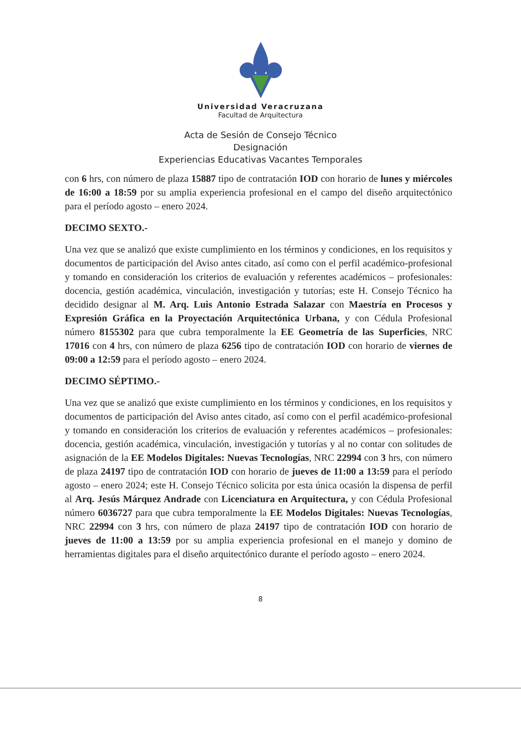Universidad Veracruzana
Facultad de Arquitectura
Acta de Sesión de Consejo Técnico
Designación
Experiencias Educativas Vacantes Temporales
con 6 hrs, con número de plaza 15887 tipo de contratación IOD con horario de lunes y miércoles de 16:00 a 18:59 por su amplia experiencia profesional en el campo del diseño arquitectónico para el período agosto – enero 2024.
DECIMO SEXTO.-
Una vez que se analizó que existe cumplimiento en los términos y condiciones, en los requisitos y documentos de participación del Aviso antes citado, así como con el perfil académico-profesional y tomando en consideración los criterios de evaluación y referentes académicos – profesionales: docencia, gestión académica, vinculación, investigación y tutorías; este H. Consejo Técnico ha decidido designar al M. Arq. Luis Antonio Estrada Salazar con Maestría en Procesos y Expresión Gráfica en la Proyectación Arquitectónica Urbana, y con Cédula Profesional número 8155302 para que cubra temporalmente la EE Geometría de las Superficies, NRC 17016 con 4 hrs, con número de plaza 6256 tipo de contratación IOD con horario de viernes de 09:00 a 12:59 para el período agosto – enero 2024.
DECIMO SÉPTIMO.-
Una vez que se analizó que existe cumplimiento en los términos y condiciones, en los requisitos y documentos de participación del Aviso antes citado, así como con el perfil académico-profesional y tomando en consideración los criterios de evaluación y referentes académicos – profesionales: docencia, gestión académica, vinculación, investigación y tutorías y al no contar con solitudes de asignación de la EE Modelos Digitales: Nuevas Tecnologías, NRC 22994 con 3 hrs, con número de plaza 24197 tipo de contratación IOD con horario de jueves de 11:00 a 13:59 para el período agosto – enero 2024; este H. Consejo Técnico solicita por esta única ocasión la dispensa de perfil al Arq. Jesús Márquez Andrade con Licenciatura en Arquitectura, y con Cédula Profesional número 6036727 para que cubra temporalmente la EE Modelos Digitales: Nuevas Tecnologías, NRC 22994 con 3 hrs, con número de plaza 24197 tipo de contratación IOD con horario de jueves de 11:00 a 13:59 por su amplia experiencia profesional en el manejo y domino de herramientas digitales para el diseño arquitectónico durante el período agosto – enero 2024.
8